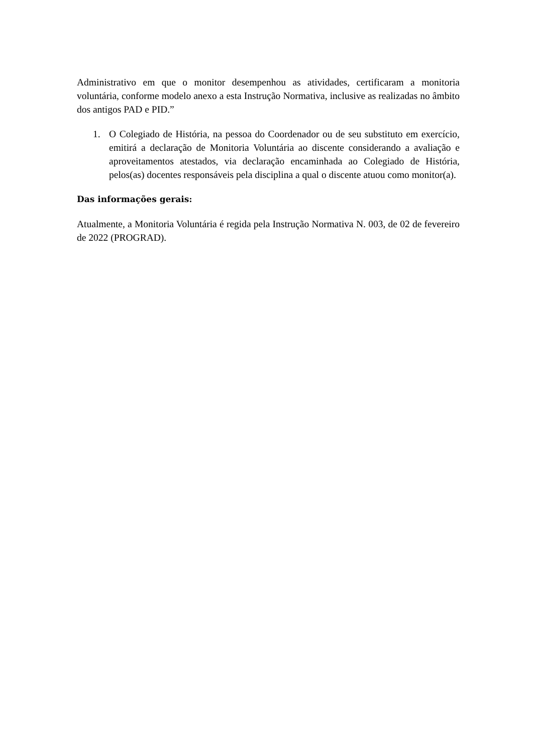Administrativo em que o monitor desempenhou as atividades, certificaram a monitoria voluntária, conforme modelo anexo a esta Instrução Normativa, inclusive as realizadas no âmbito dos antigos PAD e PID.”
1. O Colegiado de História, na pessoa do Coordenador ou de seu substituto em exercício, emitirá a declaração de Monitoria Voluntária ao discente considerando a avaliação e aproveitamentos atestados, via declaração encaminhada ao Colegiado de História, pelos(as) docentes responsáveis pela disciplina a qual o discente atuou como monitor(a).
Das informações gerais:
Atualmente, a Monitoria Voluntária é regida pela Instrução Normativa N. 003, de 02 de fevereiro de 2022 (PROGRAD).